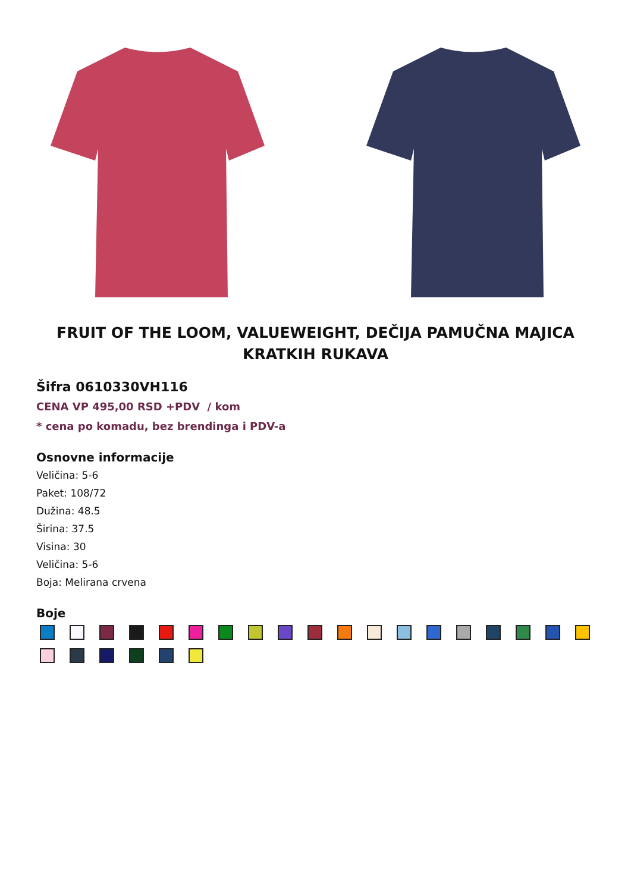FRUIT OF THE LOOM, VALUEWEIGHT, DEČIJA PAMUČNA MAJICA KRATKIH RUKAVA
Šifra 0610330VH116
CENA VP 495,00 RSD +PDV / kom
* cena po komadu, bez brendinga i PDV-a
Osnovne informacije
Veličina: 5-6
Paket: 108/72
Dužina: 48.5
Širina: 37.5
Visina: 30
Veličina: 5-6
Boja: Melirana crvena
Boje